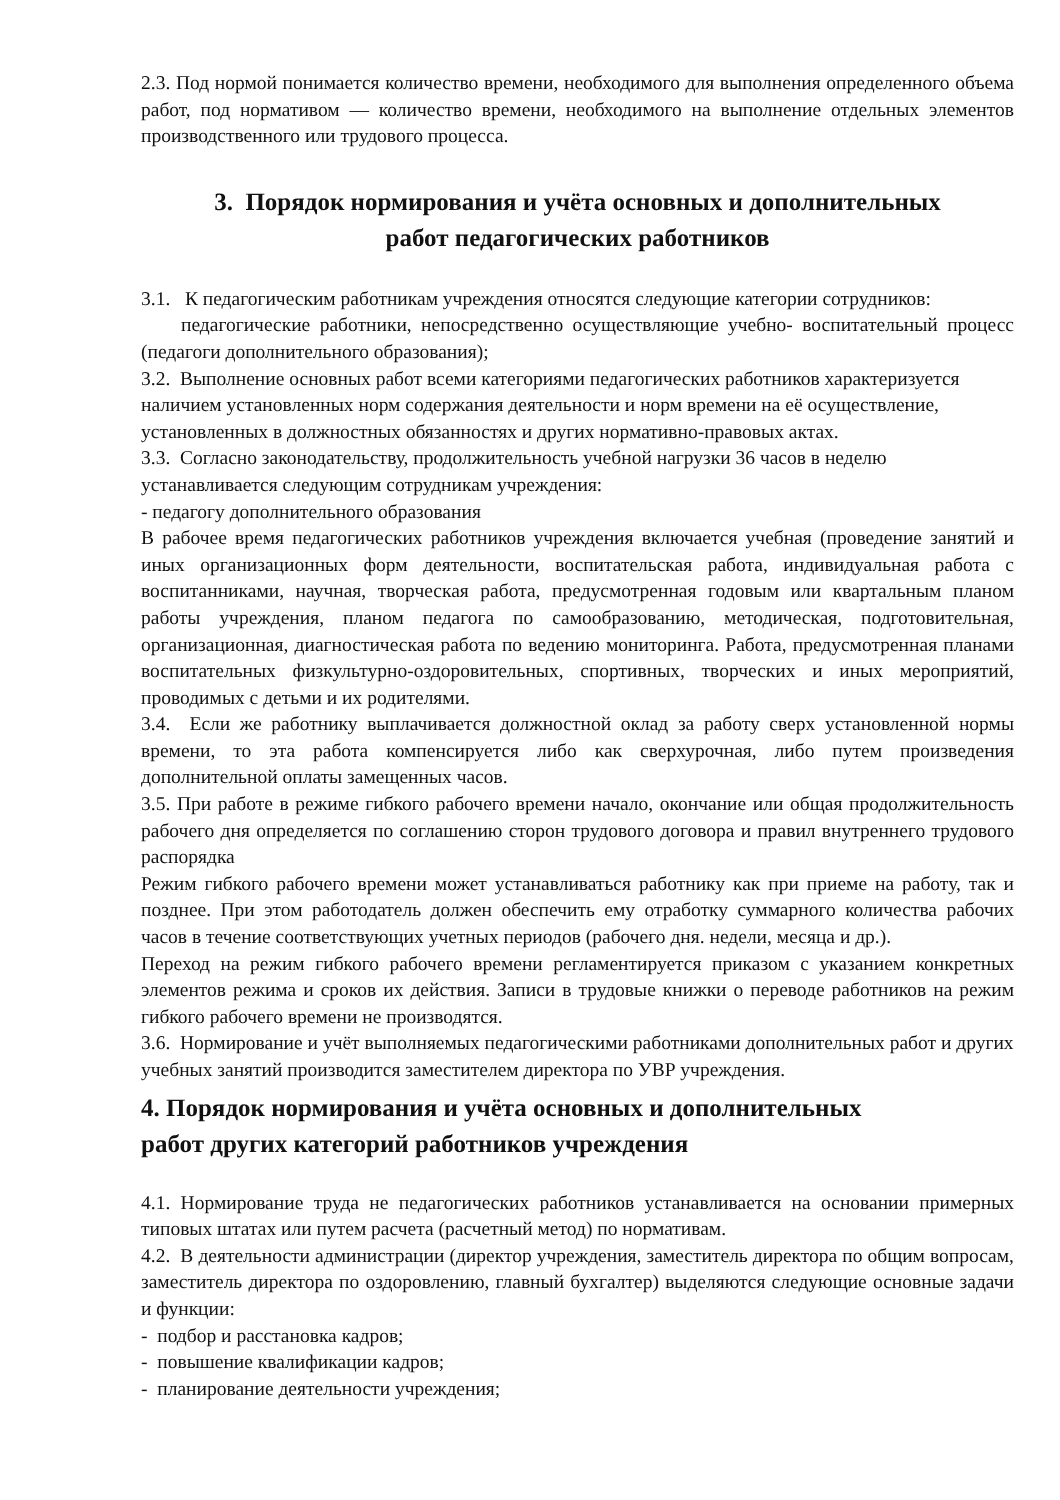2.3. Под нормой понимается количество времени, необходимого для выполнения определенного объема работ, под нормативом — количество времени, необходимого на выполнение отдельных элементов производственного или трудового процесса.
3. Порядок нормирования и учёта основных и дополнительных
работ педагогических работников
3.1. К педагогическим работникам учреждения относятся следующие категории сотрудников:
педагогические работники, непосредственно осуществляющие учебно- воспитательный процесс (педагоги дополнительного образования);
3.2. Выполнение основных работ всеми категориями педагогических работников характеризуется наличием установленных норм содержания деятельности и норм времени на её осуществление, установленных в должностных обязанностях и других нормативно-правовых актах.
3.3. Согласно законодательству, продолжительность учебной нагрузки 36 часов в неделю устанавливается следующим сотрудникам учреждения:
- педагогу дополнительного образования
В рабочее время педагогических работников учреждения включается учебная (проведение занятий и иных организационных форм деятельности, воспитательская работа, индивидуальная работа с воспитанниками, научная, творческая работа, предусмотренная годовым или квартальным планом работы учреждения, планом педагога по самообразованию, методическая, подготовительная, организационная, диагностическая работа по ведению мониторинга. Работа, предусмотренная планами воспитательных физкультурно-оздоровительных, спортивных, творческих и иных мероприятий, проводимых с детьми и их родителями.
3.4. Если же работнику выплачивается должностной оклад за работу сверх установленной нормы времени, то эта работа компенсируется либо как сверхурочная, либо путем произведения дополнительной оплаты замещенных часов.
3.5. При работе в режиме гибкого рабочего времени начало, окончание или общая продолжительность рабочего дня определяется по соглашению сторон трудового договора и правил внутреннего трудового распорядка
Режим гибкого рабочего времени может устанавливаться работнику как при приеме на работу, так и позднее. При этом работодатель должен обеспечить ему отработку суммарного количества рабочих часов в течение соответствующих учетных периодов (рабочего дня. недели, месяца и др.).
Переход на режим гибкого рабочего времени регламентируется приказом с указанием конкретных элементов режима и сроков их действия. Записи в трудовые книжки о переводе работников на режим гибкого рабочего времени не производятся.
3.6. Нормирование и учёт выполняемых педагогическими работниками дополнительных работ и других учебных занятий производится заместителем директора по УВР учреждения.
4. Порядок нормирования и учёта основных и дополнительных
работ других категорий работников учреждения
4.1. Нормирование труда не педагогических работников устанавливается на основании примерных типовых штатах или путем расчета (расчетный метод) по нормативам.
4.2. В деятельности администрации (директор учреждения, заместитель директора по общим вопросам, заместитель директора по оздоровлению, главный бухгалтер) выделяются следующие основные задачи и функции:
- подбор и расстановка кадров;
- повышение квалификации кадров;
- планирование деятельности учреждения;